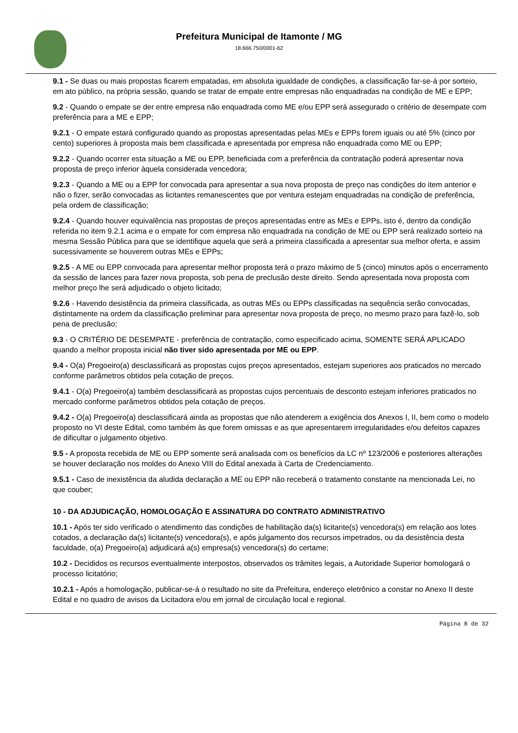Prefeitura Municipal de Itamonte / MG
18.666.750/0001-62
9.1 - Se duas ou mais propostas ficarem empatadas, em absoluta igualdade de condições, a classificação far-se-á por sorteio, em ato público, na própria sessão, quando se tratar de empate entre empresas não enquadradas na condição de ME e EPP;
9.2 - Quando o empate se der entre empresa não enquadrada como ME e/ou EPP será assegurado o critério de desempate com preferência para a ME e EPP;
9.2.1 - O empate estará configurado quando as propostas apresentadas pelas MEs e EPPs forem iguais ou até 5% (cinco por cento) superiores à proposta mais bem classificada e apresentada por empresa não enquadrada como ME ou EPP;
9.2.2 - Quando ocorrer esta situação a ME ou EPP, beneficiada com a preferência da contratação poderá apresentar nova proposta de preço inferior àquela considerada vencedora;
9.2.3 - Quando a ME ou a EPP for convocada para apresentar a sua nova proposta de preço nas condições do item anterior e não o fizer, serão convocadas as licitantes remanescentes que por ventura estejam enquadradas na condição de preferência, pela ordem de classificação;
9.2.4 - Quando houver equivalência nas propostas de preços apresentadas entre as MEs e EPPs, isto é, dentro da condição referida no item 9.2.1 acima e o empate for com empresa não enquadrada na condição de ME ou EPP será realizado sorteio na mesma Sessão Pública para que se identifique aquela que será a primeira classificada a apresentar sua melhor oferta, e assim sucessivamente se houverem outras MEs e EPPs;
9.2.5 - A ME ou EPP convocada para apresentar melhor proposta terá o prazo máximo de 5 (cinco) minutos após o encerramento da sessão de lances para fazer nova proposta, sob pena de preclusão deste direito. Sendo apresentada nova proposta com melhor preço lhe será adjudicado o objeto licitado;
9.2.6 - Havendo desistência da primeira classificada, as outras MEs ou EPPs classificadas na sequência serão convocadas, distintamente na ordem da classificação preliminar para apresentar nova proposta de preço, no mesmo prazo para fazê-lo, sob pena de preclusão;
9.3 - O CRITÉRIO DE DESEMPATE - preferência de contratação, como especificado acima, SOMENTE SERÁ APLICADO quando a melhor proposta inicial não tiver sido apresentada por ME ou EPP.
9.4 - O(a) Pregoeiro(a) desclassificará as propostas cujos preços apresentados, estejam superiores aos praticados no mercado conforme parâmetros obtidos pela cotação de preços.
9.4.1 - O(a) Pregoeiro(a) também desclassificará as propostas cujos percentuais de desconto estejam inferiores praticados no mercado conforme parâmetros obtidos pela cotação de preços.
9.4.2 - O(a) Pregoeiro(a) desclassificará ainda as propostas que não atenderem a exigência dos Anexos I, II, bem como o modelo proposto no VI deste Edital, como também às que forem omissas e as que apresentarem irregularidades e/ou defeitos capazes de dificultar o julgamento objetivo.
9.5 - A proposta recebida de ME ou EPP somente será analisada com os benefícios da LC nº 123/2006 e posteriores alterações se houver declaração nos moldes do Anexo VIII do Edital anexada à Carta de Credenciamento.
9.5.1 - Caso de inexistência da aludida declaração a ME ou EPP não receberá o tratamento constante na mencionada Lei, no que couber;
10 - DA ADJUDICAÇÃO, HOMOLOGAÇÃO E ASSINATURA DO CONTRATO ADMINISTRATIVO
10.1 - Após ter sido verificado o atendimento das condições de habilitação da(s) licitante(s) vencedora(s) em relação aos lotes cotados, a declaração da(s) licitante(s) vencedora(s), e após julgamento dos recursos impetrados, ou da desistência desta faculdade, o(a) Pregoeiro(a) adjudicará a(s) empresa(s) vencedora(s) do certame;
10.2 - Decididos os recursos eventualmente interpostos, observados os trâmites legais, a Autoridade Superior homologará o processo licitatório;
10.2.1 - Após a homologação, publicar-se-á o resultado no site da Prefeitura, endereço eletrônico a constar no Anexo II deste Edital e no quadro de avisos da Licitadora e/ou em jornal de circulação local e regional.
Página 8 de 32